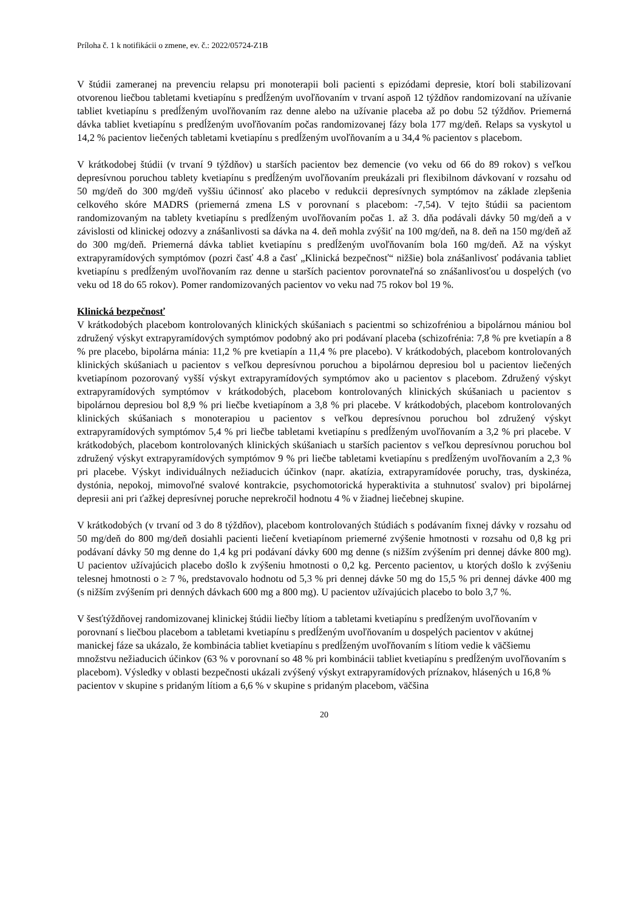Príloha č. 1 k notifikácii o zmene, ev. č.: 2022/05724-Z1B
V štúdii zameranej na prevenciu relapsu pri monoterapii boli pacienti s epizódami depresie, ktorí boli stabilizovaní otvorenou liečbou tabletami kvetiapínu s predĺženým uvoľňovaním v trvaní aspoň 12 týždňov randomizovaní na užívanie tabliet kvetiapínu s predĺženým uvoľňovaním raz denne alebo na užívanie placeba až po dobu 52 týždňov. Priemerná dávka tabliet kvetiapínu s predĺženým uvoľňovaním počas randomizovanej fázy bola 177 mg/deň. Relaps sa vyskytol u 14,2 % pacientov liečených tabletami kvetiapínu s predĺženým uvoľňovaním a u 34,4 % pacientov s placebom.
V krátkodobej štúdii (v trvaní 9 týždňov) u starších pacientov bez demencie (vo veku od 66 do 89 rokov) s veľkou depresívnou poruchou tablety kvetiapínu s predĺženým uvoľňovaním preukázali pri flexibilnom dávkovaní v rozsahu od 50 mg/deň do 300 mg/deň vyššiu účinnosť ako placebo v redukcii depresívnych symptómov na základe zlepšenia celkového skóre MADRS (priemerná zmena LS v porovnaní s placebom: -7,54). V tejto štúdii sa pacientom randomizovaným na tablety kvetiapínu s predĺženým uvoľňovaním počas 1. až 3. dňa podávali dávky 50 mg/deň a v závislosti od klinickej odozvy a znášanlivosti sa dávka na 4. deň mohla zvýšiť na 100 mg/deň, na 8. deň na 150 mg/deň až do 300 mg/deň. Priemerná dávka tabliet kvetiapínu s predĺženým uvoľňovaním bola 160 mg/deň. Až na výskyt extrapyramídových symptómov (pozri časť 4.8 a časť „Klinická bezpečnosť“ nižšie) bola znášanlivosť podávania tabliet kvetiapínu s predĺženým uvoľňovaním raz denne u starších pacientov porovnateľná so znášanlivosťou u dospelých (vo veku od 18 do 65 rokov). Pomer randomizovaných pacientov vo veku nad 75 rokov bol 19 %.
Klinická bezpečnosť
V krátkodobých placebom kontrolovaných klinických skúšaniach s pacientmi so schizofréniou a bipolárnou mániou bol združený výskyt extrapyramídových symptómov podobný ako pri podávaní placeba (schizofrénia: 7,8 % pre kvetiapín a 8 % pre placebo, bipolárna mánia: 11,2 % pre kvetiapín a 11,4 % pre placebo). V krátkodobých, placebom kontrolovaných klinických skúšaniach u pacientov s veľkou depresívnou poruchou a bipolárnou depresiou bol u pacientov liečených kvetiapínom pozorovaný vyšší výskyt extrapyramídových symptómov ako u pacientov s placebom. Združený výskyt extrapyramídových symptómov v krátkodobých, placebom kontrolovaných klinických skúšaniach u pacientov s bipolárnou depresiou bol 8,9 % pri liečbe kvetiapínom a 3,8 % pri placebe. V krátkodobých, placebom kontrolovaných klinických skúšaniach s monoterapiou u pacientov s veľkou depresívnou poruchou bol združený výskyt extrapyramídových symptómov 5,4 % pri liečbe tabletami kvetiapínu s predĺženým uvoľňovaním a 3,2 % pri placebe. V krátkodobých, placebom kontrolovaných klinických skúšaniach u starších pacientov s veľkou depresívnou poruchou bol združený výskyt extrapyramídových symptómov 9 % pri liečbe tabletami kvetiapínu s predĺženým uvoľňovaním a 2,3 % pri placebe. Výskyt individuálnych nežiaducich účinkov (napr. akatízia, extrapyramídovée poruchy, tras, dyskinéza, dystónia, nepokoj, mimovoľné svalové kontrakcie, psychomotorická hyperaktivita a stuhnutosť svalov) pri bipolárnej depresii ani pri ťažkej depresívnej poruche neprekročil hodnotu 4 % v žiadnej liečebnej skupine.
V krátkodobých (v trvaní od 3 do 8 týždňov), placebom kontrolovaných štúdiách s podávaním fixnej dávky v rozsahu od 50 mg/deň do 800 mg/deň dosiahli pacienti liečení kvetiapínom priemerné zvýšenie hmotnosti v rozsahu od 0,8 kg pri podávaní dávky 50 mg denne do 1,4 kg pri podávaní dávky 600 mg denne (s nižším zvýšením pri dennej dávke 800 mg). U pacientov užívajúcich placebo došlo k zvýšeniu hmotnosti o 0,2 kg. Percento pacientov, u ktorých došlo k zvýšeniu telesnej hmotnosti o ≥ 7 %, predstavovalo hodnotu od 5,3 % pri dennej dávke 50 mg do 15,5 % pri dennej dávke 400 mg (s nižším zvýšením pri denných dávkach 600 mg a 800 mg). U pacientov užívajúcich placebo to bolo 3,7 %.
V šesťtýždňovej randomizovanej klinickej štúdii liečby lítiom a tabletami kvetiapínu s predĺženým uvoľňovaním v porovnaní s liečbou placebom a tabletami kvetiapínu s predĺženým uvoľňovaním u dospelých pacientov v akútnej manickej fáze sa ukázalo, že kombinácia tabliet kvetiapínu s predĺženým uvoľňovaním s lítiom vedie k väčšiemu množstvu nežiaducich účinkov (63 % v porovnaní so 48 % pri kombinácii tabliet kvetiapínu s predĺženým uvoľňovaním s placebom). Výsledky v oblasti bezpečnosti ukázali zvýšený výskyt extrapyramídových príznakov, hlásených u 16,8 % pacientov v skupine s pridaným lítiom a 6,6 % v skupine s pridaným placebom, väčšina
20